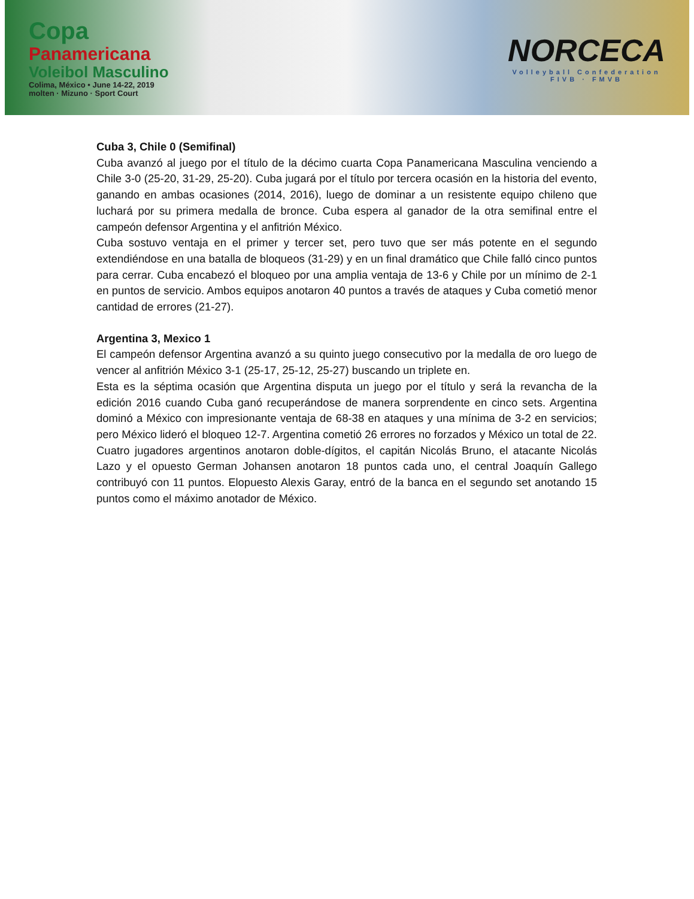Copa
Panamericana
Voleibol Masculino
Colima, México • June 14-22, 2019
molten · Mizuno · Sport Court
NORCECA
Volleyball Confederation
FIVB · FMVB
Cuba 3, Chile 0 (Semifinal)
Cuba avanzó al juego por el título de la décimo cuarta Copa Panamericana Masculina venciendo a Chile 3-0 (25-20, 31-29, 25-20). Cuba jugará por el título por tercera ocasión en la historia del evento, ganando en ambas ocasiones (2014, 2016), luego de dominar a un resistente equipo chileno que luchará por su primera medalla de bronce. Cuba espera al ganador de la otra semifinal entre el campeón defensor Argentina y el anfitrión México.
Cuba sostuvo ventaja en el primer y tercer set, pero tuvo que ser más potente en el segundo extendiéndose en una batalla de bloqueos (31-29) y en un final dramático que Chile falló cinco puntos para cerrar. Cuba encabezó el bloqueo por una amplia ventaja de 13-6 y Chile por un mínimo de 2-1 en puntos de servicio. Ambos equipos anotaron 40 puntos a través de ataques y Cuba cometió menor cantidad de errores (21-27).
Argentina 3, Mexico 1
El campeón defensor Argentina avanzó a su quinto juego consecutivo por la medalla de oro luego de vencer al anfitrión México 3-1 (25-17, 25-12, 25-27) buscando un triplete en.
Esta es la séptima ocasión que Argentina disputa un juego por el título y será la revancha de la edición 2016 cuando Cuba ganó recuperándose de manera sorprendente en cinco sets. Argentina dominó a México con impresionante ventaja de 68-38 en ataques y una mínima de 3-2 en servicios; pero México lideró el bloqueo 12-7. Argentina cometió 26 errores no forzados y México un total de 22. Cuatro jugadores argentinos anotaron doble-dígitos, el capitán Nicolás Bruno, el atacante Nicolás Lazo y el opuesto German Johansen anotaron 18 puntos cada uno, el central Joaquín Gallego contribuyó con 11 puntos. Elopuesto Alexis Garay, entró de la banca en el segundo set anotando 15 puntos como el máximo anotador de México.